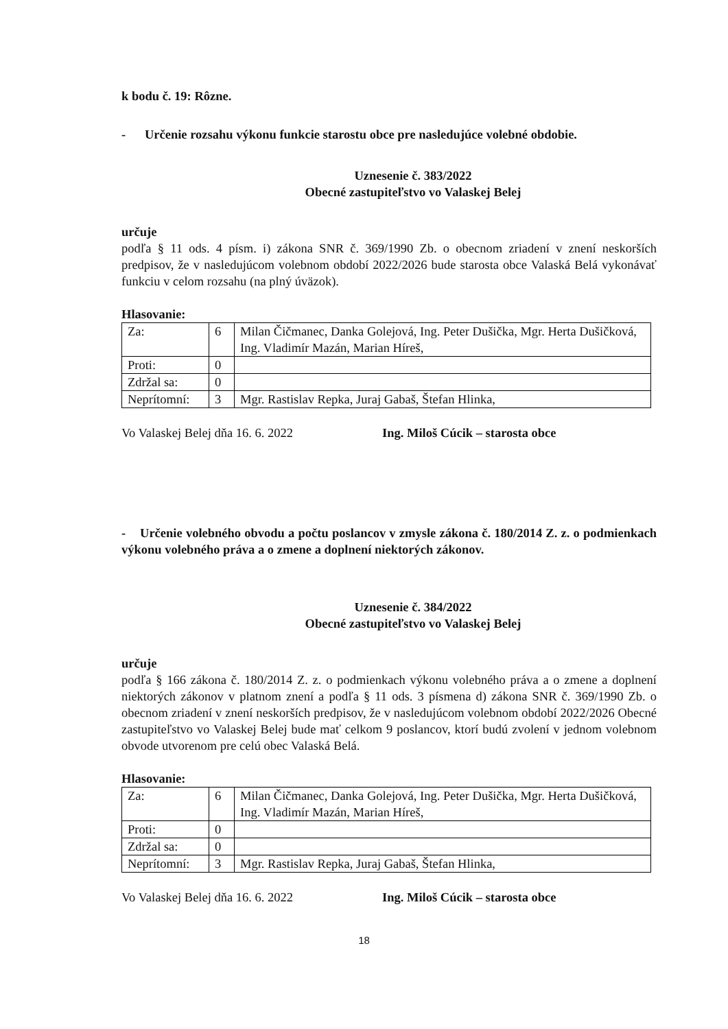k bodu č. 19: Rôzne.
- Určenie rozsahu výkonu funkcie starostu obce pre nasledujúce volebné obdobie.
Uznesenie č. 383/2022
Obecné zastupiteľstvo vo Valaskej Belej
určuje
podľa § 11 ods. 4 písm. i) zákona SNR č. 369/1990 Zb. o obecnom zriadení v znení neskorších predpisov, že v nasledujúcom volebnom období 2022/2026 bude starosta obce Valaská Belá vykonávať funkciu v celom rozsahu (na plný úväzok).
Hlasovanie:
| Za: | 6 | Milan Čičmanec, Danka Golejová, Ing. Peter Dušička, Mgr. Herta Dušičková, Ing. Vladimír Mazán, Marian Híreš, |
| Proti: | 0 | |
| Zdržal sa: | 0 | |
| Neprítomní: | 3 | Mgr. Rastislav Repka, Juraj Gabaš, Štefan Hlinka, |
Vo Valaskej Belej dňa 16. 6. 2022 Ing. Miloš Cúcik – starosta obce
- Určenie volebného obvodu a počtu poslancov v zmysle zákona č. 180/2014 Z. z. o podmienkach výkonu volebného práva a o zmene a doplnení niektorých zákonov.
Uznesenie č. 384/2022
Obecné zastupiteľstvo vo Valaskej Belej
určuje
podľa § 166 zákona č. 180/2014 Z. z. o podmienkach výkonu volebného práva a o zmene a doplnení niektorých zákonov v platnom znení a podľa § 11 ods. 3 písmena d) zákona SNR č. 369/1990 Zb. o obecnom zriadení v znení neskorších predpisov, že v nasledujúcom volebnom období 2022/2026 Obecné zastupiteľstvo vo Valaskej Belej bude mať celkom 9 poslancov, ktorí budú zvolení v jednom volebnom obvode utvorenom pre celú obec Valaská Belá.
Hlasovanie:
| Za: | 6 | Milan Čičmanec, Danka Golejová, Ing. Peter Dušička, Mgr. Herta Dušičková, Ing. Vladimír Mazán, Marian Híreš, |
| Proti: | 0 | |
| Zdržal sa: | 0 | |
| Neprítomní: | 3 | Mgr. Rastislav Repka, Juraj Gabaš, Štefan Hlinka, |
Vo Valaskej Belej dňa 16. 6. 2022 Ing. Miloš Cúcik – starosta obce
18